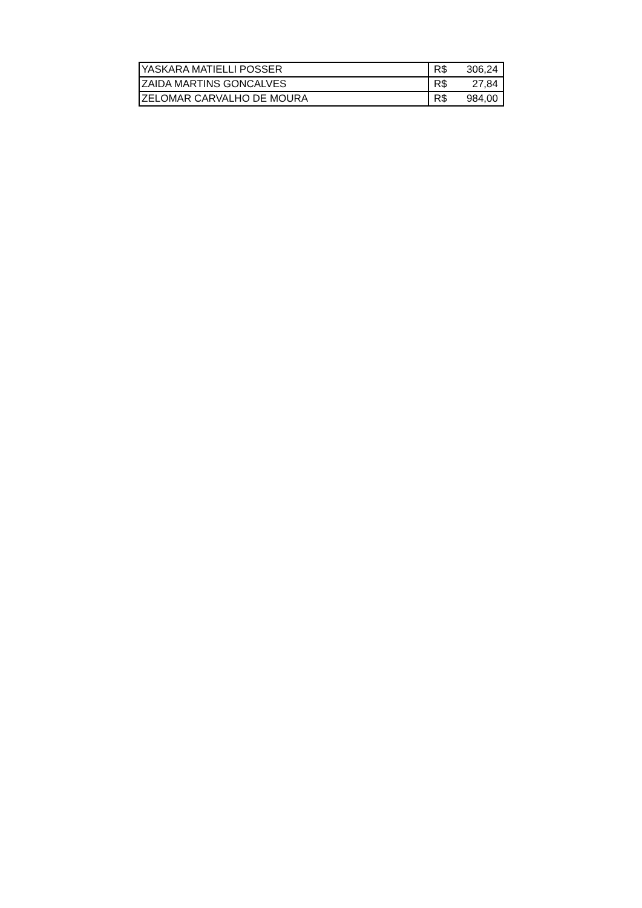| YASKARA MATIELLI POSSER | R$ | 306,24 |
| ZAIDA MARTINS GONCALVES | R$ | 27,84 |
| ZELOMAR CARVALHO DE MOURA | R$ | 984,00 |